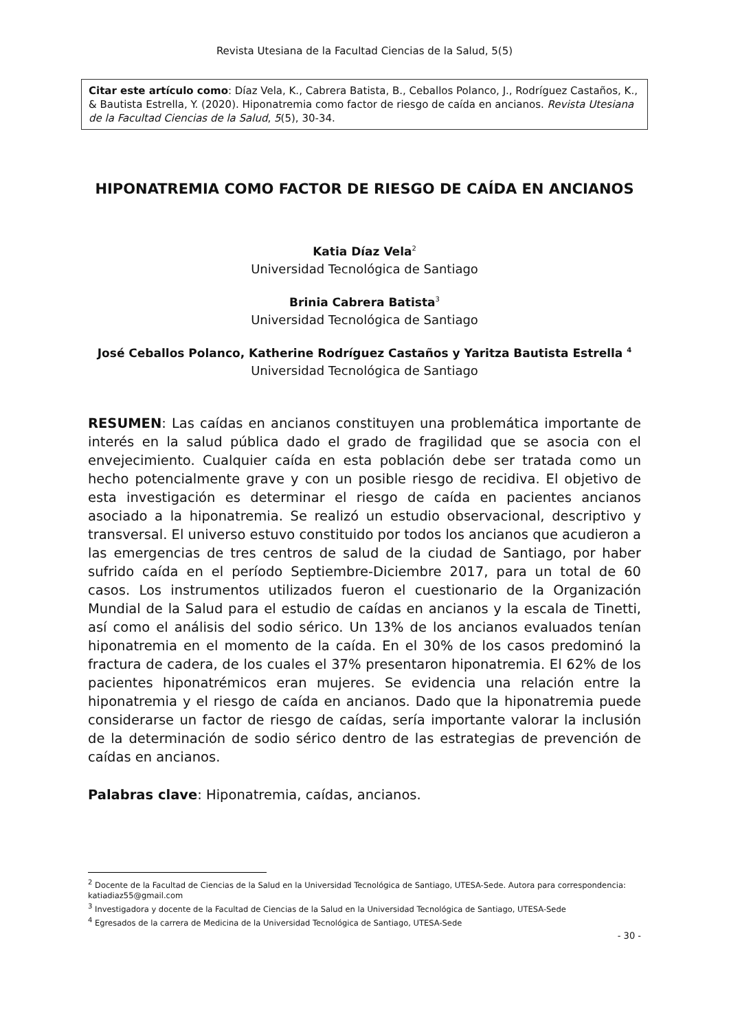Revista Utesiana de la Facultad Ciencias de la Salud, 5(5)
Citar este artículo como: Díaz Vela, K., Cabrera Batista, B., Ceballos Polanco, J., Rodríguez Castaños, K., & Bautista Estrella, Y. (2020). Hiponatremia como factor de riesgo de caída en ancianos. Revista Utesiana de la Facultad Ciencias de la Salud, 5(5), 30-34.
HIPONATREMIA COMO FACTOR DE RIESGO DE CAÍDA EN ANCIANOS
Katia Díaz Vela<sup>2</sup>
Universidad Tecnológica de Santiago
Brinia Cabrera Batista<sup>3</sup>
Universidad Tecnológica de Santiago
José Ceballos Polanco, Katherine Rodríguez Castaños y Yaritza Bautista Estrella <sup>4</sup>
Universidad Tecnológica de Santiago
RESUMEN: Las caídas en ancianos constituyen una problemática importante de interés en la salud pública dado el grado de fragilidad que se asocia con el envejecimiento. Cualquier caída en esta población debe ser tratada como un hecho potencialmente grave y con un posible riesgo de recidiva. El objetivo de esta investigación es determinar el riesgo de caída en pacientes ancianos asociado a la hiponatremia. Se realizó un estudio observacional, descriptivo y transversal. El universo estuvo constituido por todos los ancianos que acudieron a las emergencias de tres centros de salud de la ciudad de Santiago, por haber sufrido caída en el período Septiembre-Diciembre 2017, para un total de 60 casos. Los instrumentos utilizados fueron el cuestionario de la Organización Mundial de la Salud para el estudio de caídas en ancianos y la escala de Tinetti, así como el análisis del sodio sérico. Un 13% de los ancianos evaluados tenían hiponatremia en el momento de la caída. En el 30% de los casos predominó la fractura de cadera, de los cuales el 37% presentaron hiponatremia. El 62% de los pacientes hiponatrémicos eran mujeres. Se evidencia una relación entre la hiponatremia y el riesgo de caída en ancianos. Dado que la hiponatremia puede considerarse un factor de riesgo de caídas, sería importante valorar la inclusión de la determinación de sodio sérico dentro de las estrategias de prevención de caídas en ancianos.
Palabras clave: Hiponatremia, caídas, ancianos.
<sup>2</sup> Docente de la Facultad de Ciencias de la Salud en la Universidad Tecnológica de Santiago, UTESA-Sede. Autora para correspondencia: katiadiaz55@gmail.com
<sup>3</sup> Investigadora y docente de la Facultad de Ciencias de la Salud en la Universidad Tecnológica de Santiago, UTESA-Sede
<sup>4</sup> Egresados de la carrera de Medicina de la Universidad Tecnológica de Santiago, UTESA-Sede
- 30 -